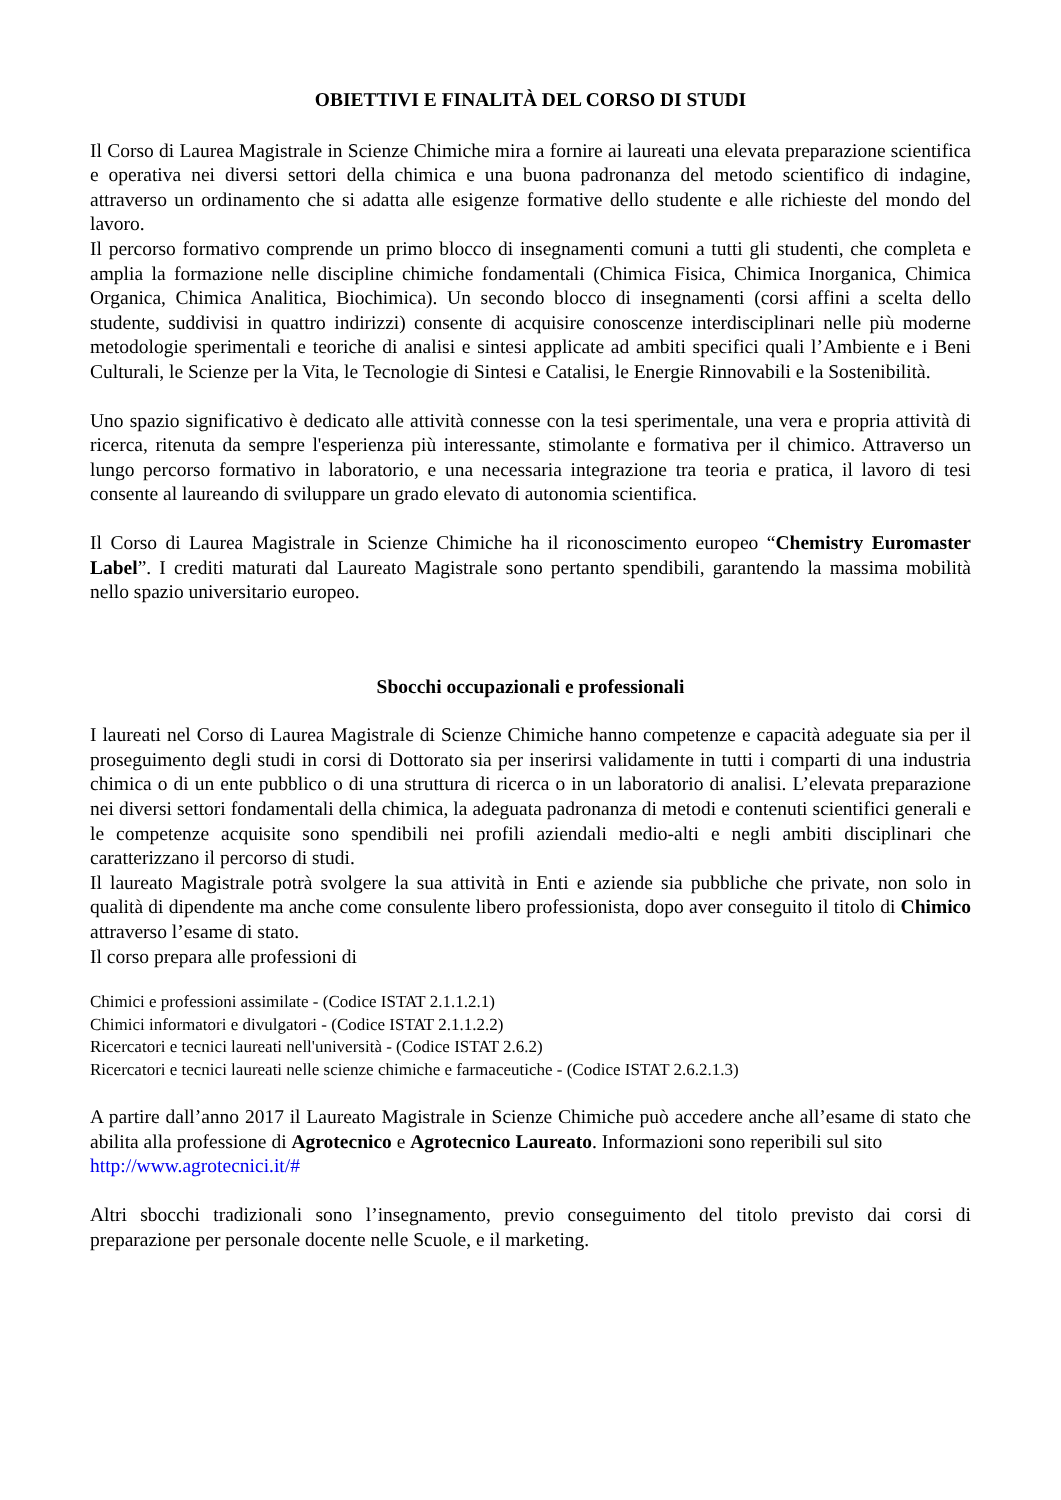OBIETTIVI E FINALITÀ DEL CORSO DI STUDI
Il Corso di Laurea Magistrale in Scienze Chimiche mira a fornire ai laureati una elevata preparazione scientifica e operativa nei diversi settori della chimica e una buona padronanza del metodo scientifico di indagine, attraverso un ordinamento che si adatta alle esigenze formative dello studente e alle richieste del mondo del lavoro.
Il percorso formativo comprende un primo blocco di insegnamenti comuni a tutti gli studenti, che completa e amplia la formazione nelle discipline chimiche fondamentali (Chimica Fisica, Chimica Inorganica, Chimica Organica, Chimica Analitica, Biochimica). Un secondo blocco di insegnamenti (corsi affini a scelta dello studente, suddivisi in quattro indirizzi) consente di acquisire conoscenze interdisciplinari nelle più moderne metodologie sperimentali e teoriche di analisi e sintesi applicate ad ambiti specifici quali l’Ambiente e i Beni Culturali, le Scienze per la Vita, le Tecnologie di Sintesi e Catalisi, le Energie Rinnovabili e la Sostenibilità.
Uno spazio significativo è dedicato alle attività connesse con la tesi sperimentale, una vera e propria attività di ricerca, ritenuta da sempre l'esperienza più interessante, stimolante e formativa per il chimico. Attraverso un lungo percorso formativo in laboratorio, e una necessaria integrazione tra teoria e pratica, il lavoro di tesi consente al laureando di sviluppare un grado elevato di autonomia scientifica.
Il Corso di Laurea Magistrale in Scienze Chimiche ha il riconoscimento europeo “Chemistry Euromaster Label”. I crediti maturati dal Laureato Magistrale sono pertanto spendibili, garantendo la massima mobilità nello spazio universitario europeo.
Sbocchi occupazionali e professionali
I laureati nel Corso di Laurea Magistrale di Scienze Chimiche hanno competenze e capacità adeguate sia per il proseguimento degli studi in corsi di Dottorato sia per inserirsi validamente in tutti i comparti di una industria chimica o di un ente pubblico o di una struttura di ricerca o in un laboratorio di analisi. L’elevata preparazione nei diversi settori fondamentali della chimica, la adeguata padronanza di metodi e contenuti scientifici generali e le competenze acquisite sono spendibili nei profili aziendali medio-alti e negli ambiti disciplinari che caratterizzano il percorso di studi.
Il laureato Magistrale potrà svolgere la sua attività in Enti e aziende sia pubbliche che private, non solo in qualità di dipendente ma anche come consulente libero professionista, dopo aver conseguito il titolo di Chimico attraverso l’esame di stato.
Il corso prepara alle professioni di
Chimici e professioni assimilate - (Codice ISTAT 2.1.1.2.1)
Chimici informatori e divulgatori - (Codice ISTAT 2.1.1.2.2)
Ricercatori e tecnici laureati nell'università - (Codice ISTAT 2.6.2)
Ricercatori e tecnici laureati nelle scienze chimiche e farmaceutiche - (Codice ISTAT 2.6.2.1.3)
A partire dall’anno 2017 il Laureato Magistrale in Scienze Chimiche può accedere anche all’esame di stato che abilita alla professione di Agrotecnico e Agrotecnico Laureato. Informazioni sono reperibili sul sito
http://www.agrotecnici.it/#
Altri sbocchi tradizionali sono l’insegnamento, previo conseguimento del titolo previsto dai corsi di preparazione per personale docente nelle Scuole, e il marketing.